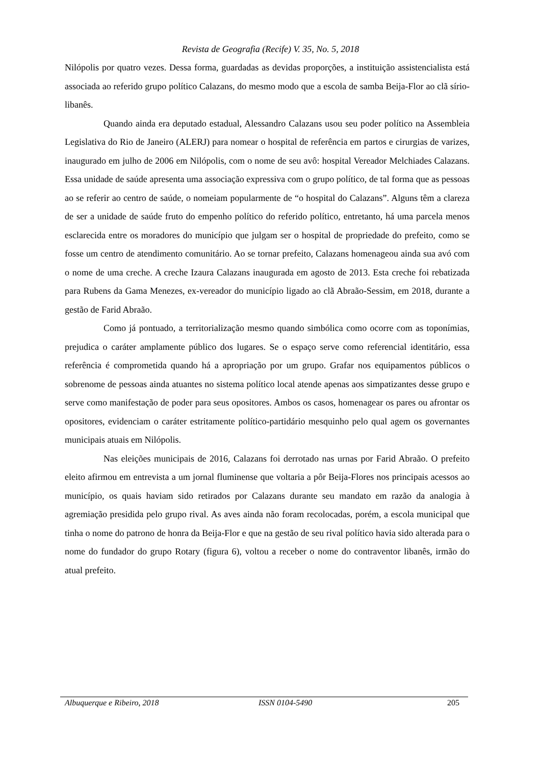Revista de Geografia (Recife) V. 35, No. 5, 2018
Nilópolis por quatro vezes. Dessa forma, guardadas as devidas proporções, a instituição assistencialista está associada ao referido grupo político Calazans, do mesmo modo que a escola de samba Beija-Flor ao clã sírio-libanês.
Quando ainda era deputado estadual, Alessandro Calazans usou seu poder político na Assembleia Legislativa do Rio de Janeiro (ALERJ) para nomear o hospital de referência em partos e cirurgias de varizes, inaugurado em julho de 2006 em Nilópolis, com o nome de seu avô: hospital Vereador Melchiades Calazans. Essa unidade de saúde apresenta uma associação expressiva com o grupo político, de tal forma que as pessoas ao se referir ao centro de saúde, o nomeiam popularmente de “o hospital do Calazans”. Alguns têm a clareza de ser a unidade de saúde fruto do empenho político do referido político, entretanto, há uma parcela menos esclarecida entre os moradores do município que julgam ser o hospital de propriedade do prefeito, como se fosse um centro de atendimento comunitário. Ao se tornar prefeito, Calazans homenageou ainda sua avó com o nome de uma creche. A creche Izaura Calazans inaugurada em agosto de 2013. Esta creche foi rebatizada para Rubens da Gama Menezes, ex-vereador do município ligado ao clã Abraão-Sessim, em 2018, durante a gestão de Farid Abraão.
Como já pontuado, a territorialização mesmo quando simbólica como ocorre com as toponímias, prejudica o caráter amplamente público dos lugares. Se o espaço serve como referencial identitário, essa referência é comprometida quando há a apropriação por um grupo. Grafar nos equipamentos públicos o sobrenome de pessoas ainda atuantes no sistema político local atende apenas aos simpatizantes desse grupo e serve como manifestação de poder para seus opositores. Ambos os casos, homenagear os pares ou afrontar os opositores, evidenciam o caráter estritamente político-partidário mesquinho pelo qual agem os governantes municipais atuais em Nilópolis.
Nas eleições municipais de 2016, Calazans foi derrotado nas urnas por Farid Abraão. O prefeito eleito afirmou em entrevista a um jornal fluminense que voltaria a pôr Beija-Flores nos principais acessos ao município, os quais haviam sido retirados por Calazans durante seu mandato em razão da analogia à agremiação presidida pelo grupo rival. As aves ainda não foram recolocadas, porém, a escola municipal que tinha o nome do patrono de honra da Beija-Flor e que na gestão de seu rival político havia sido alterada para o nome do fundador do grupo Rotary (figura 6), voltou a receber o nome do contraventor libanês, irmão do atual prefeito.
Albuquerque e Ribeiro, 2018 ISSN 0104-5490 205